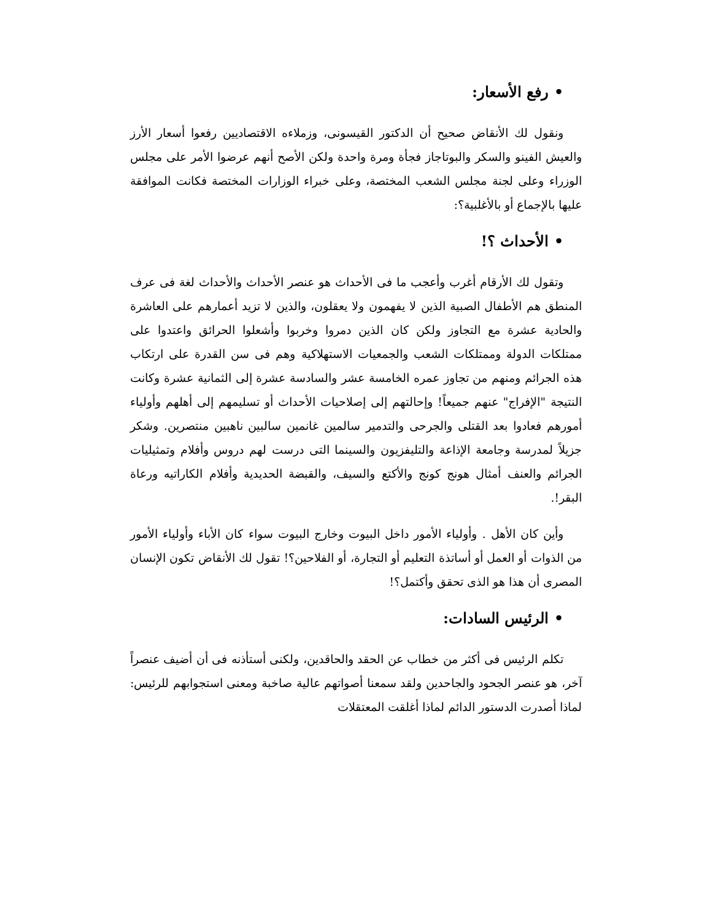• رفع الأسعار:
ونقول لك الأنقاض صحيح أن الدكتور القيسونى، وزملاءه الاقتصاديين رفعوا أسعار الأرز والعيش الفينو والسكر والبوتاجاز فجأة ومرة واحدة ولكن الأصح أنهم عرضوا الأمر على مجلس الوزراء وعلى لجنة مجلس الشعب المختصة، وعلى خبراء الوزارات المختصة فكانت الموافقة عليها بالإجماع أو بالأغلبية؟:
• الأحداث ؟!
وتقول لك الأرقام أغرب وأعجب ما فى الأحداث هو عنصر الأحداث والأحداث لغة فى عرف المنطق هم الأطفال الصبية الذين لا يفهمون ولا يعقلون، والذين لا تزيد أعمارهم على العاشرة والحادية عشرة مع التجاوز ولكن كان الذين دمروا وخربوا وأشعلوا الحرائق واعتدوا على ممتلكات الدولة وممتلكات الشعب والجمعيات الاستهلاكية وهم فى سن القدرة على ارتكاب هذه الجرائم ومنهم من تجاوز عمره الخامسة عشر والسادسة عشرة إلى الثمانية عشرة وكانت النتيجة "الإفراج" عنهم جميعاً! وإحالتهم إلى إصلاحيات الأحداث أو تسليمهم إلى أهلهم وأولياء أمورهم فعادوا بعد القتلى والجرحى والتدمير سالمين غانمين سالبين ناهبين منتصرين. وشكر جزيلاً لمدرسة وجامعة الإذاعة والتليفزيون والسينما التى درست لهم دروس وأفلام وتمثيليات الجرائم والعنف أمثال هونج كونج والأكتع والسيف، والقبضة الحديدية وأفلام الكاراتيه ورعاة البقر!.
وأين كان الأهل . وأولياء الأمور داخل البيوت وخارج البيوت سواء كان الأباء وأولياء الأمور من الذوات أو العمل أو أساتذة التعليم أو التجارة، أو الفلاحين؟! تقول لك الأنقاض تكون الإنسان المصرى أن هذا هو الذى تحقق وأكتمل؟!
• الرئيس السادات:
تكلم الرئيس فى أكثر من خطاب عن الحقد والحاقدين، ولكنى أستأذنه فى أن أضيف عنصراً آخر، هو عنصر الجحود والجاحدين ولقد سمعنا أصواتهم عالية صاخبة ومعنى استجوابهم للرئيس: لماذا أصدرت الدستور الدائم لماذا أغلقت المعتقلات